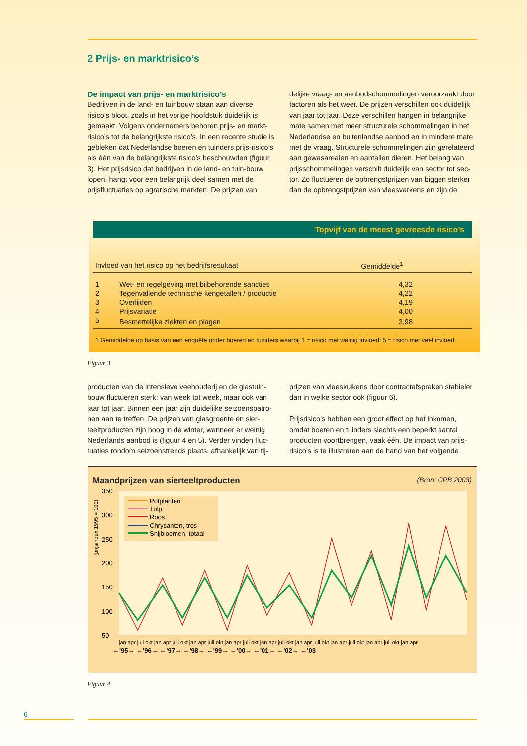2 Prijs- en marktrisico’s
De impact van prijs- en marktrisico’s
Bedrijven in de land- en tuinbouw staan aan diverse risico’s bloot, zoals in het vorige hoofdstuk duidelijk is gemaakt. Volgens ondernemers behoren prijs- en markt-risico’s tot de belangrijkste risico’s. In een recente studie is gebleken dat Nederlandse boeren en tuinders prijs-risico’s als één van de belangrijkste risico’s beschouwden (figuur 3). Het prijsrisico dat bedrijven in de land- en tuin-bouw lopen, hangt voor een belangrijk deel samen met de prijsfluctuaties op agrarische markten. De prijzen van
delijke vraag- en aanbodschommelingen veroorzaakt door factoren als het weer. De prijzen verschillen ook duidelijk van jaar tot jaar. Deze verschillen hangen in belangrijke mate samen met meer structurele schommelingen in het Nederlandse en buitenlandse aanbod en in mindere mate met de vraag. Structurele schommelingen zijn gerelateerd aan gewasarealen en aantallen dieren. Het belang van prijsschommelingen verschilt duidelijk van sector tot sec-tor. Zo fluctueren de opbrengstprijzen van biggen sterker dan de opbrengstprijzen van vleesvarkens en zijn de
Topvijf van de meest gevreesde risico’s
| Invloed van het risico op het bedrijfsresultaat | | Gemiddelde<sup>1</sup> |
| --- | --- | --- |
| 1 | Wet- en regelgeving met bijbehorende sancties | 4,32 |
| 2 | Tegenvallende technische kengetallen / productie | 4,22 |
| 3 | Overlijden | 4,19 |
| 4 | Prijsvariatie | 4,00 |
| 5 | Besmettelijke ziekten en plagen | 3,98 |
| 1 Gemiddelde op basis van een enquête onder boeren en tuinders waarbij 1 = risico met weinig invloed; 5 = risico met veel invloed. | | |
Figuur 3
producten van de intensieve veehouderij en de glastuin-bouw fluctueren sterk: van week tot week, maar ook van jaar tot jaar. Binnen een jaar zijn duidelijke seizoenspatro-nen aan te treffen. De prijzen van glasgroente en sier-teeltproducten zijn hoog in de winter, wanneer er weinig Nederlands aanbod is (figuur 4 en 5). Verder vinden fluc-tuaties rondom seizoenstrends plaats, afhankelijk van tij-
prijzen van vleeskuikens door contractafspraken stabieler dan in welke sector ook (figuur 6).
Prijsrisico’s hebben een groot effect op het inkomen, omdat boeren en tuinders slechts een beperkt aantal producten voortbrengen, vaak één. De impact van prijs-risico’s is te illustreren aan de hand van het volgende
Maandprijzen van sierteeltproducten (Bron: CPB 2003)
(prijsindex 1995 = 100)
350
300
250
200
150
100
50
Potplanten
Tulp
Roos
Chrysanten, tros
Snijbloemen, totaal
←'95→ ←'96→ ←'97→ ←'98→ ←'99→ ←'00→ ←'01→ ←'02→ ←'03
jan apr juli okt jan apr juli okt jan apr juli okt jan apr juli okt jan apr juli okt jan apr juli okt jan apr juli okt jan apr juli okt jan apr
Figuur 4
6